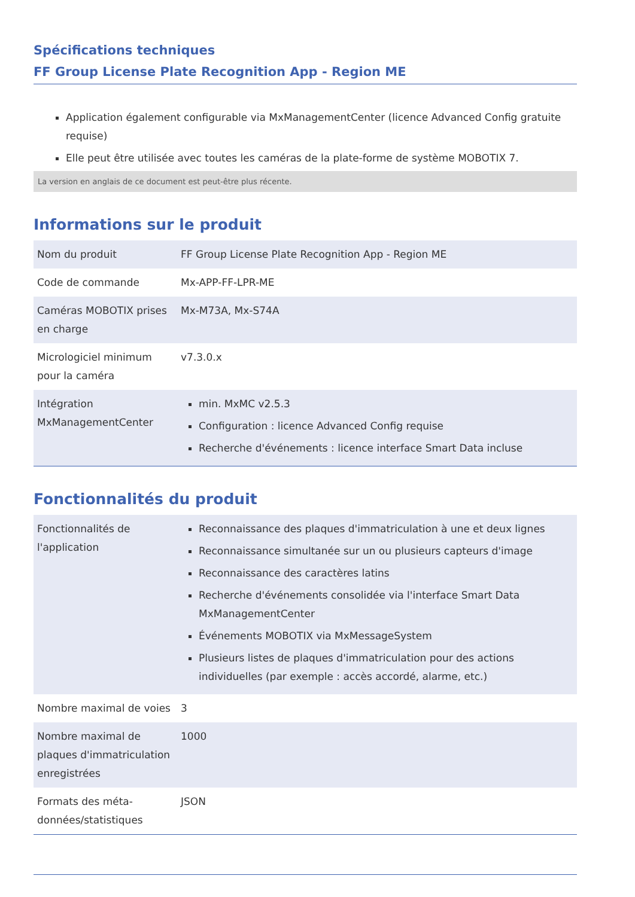Spécifications techniques
FF Group License Plate Recognition App - Region ME
Application également configurable via MxManagementCenter (licence Advanced Config gratuite requise)
Elle peut être utilisée avec toutes les caméras de la plate-forme de système MOBOTIX 7.
La version en anglais de ce document est peut-être plus récente.
Informations sur le produit
| Nom du produit | FF Group License Plate Recognition App - Region ME |
| Code de commande | Mx-APP-FF-LPR-ME |
| Caméras MOBOTIX prises en charge | Mx-M73A, Mx-S74A |
| Micrologiciel minimum pour la caméra | v7.3.0.x |
| Intégration MxManagementCenter | min. MxMC v2.5.3 Configuration : licence Advanced Config requise Recherche d'événements : licence interface Smart Data incluse |
Fonctionnalités du produit
| Fonctionnalités de l'application | Reconnaissance des plaques d'immatriculation à une et deux lignes Reconnaissance simultanée sur un ou plusieurs capteurs d'image Reconnaissance des caractères latins Recherche d'événements consolidée via l'interface Smart Data MxManagementCenter Événements MOBOTIX via MxMessageSystem Plusieurs listes de plaques d'immatriculation pour des actions individuelles (par exemple : accès accordé, alarme, etc.) |
| Nombre maximal de voies | 3 |
| Nombre maximal de plaques d'immatriculation enregistrées | 1000 |
| Formats des méta-données/statistiques | JSON |